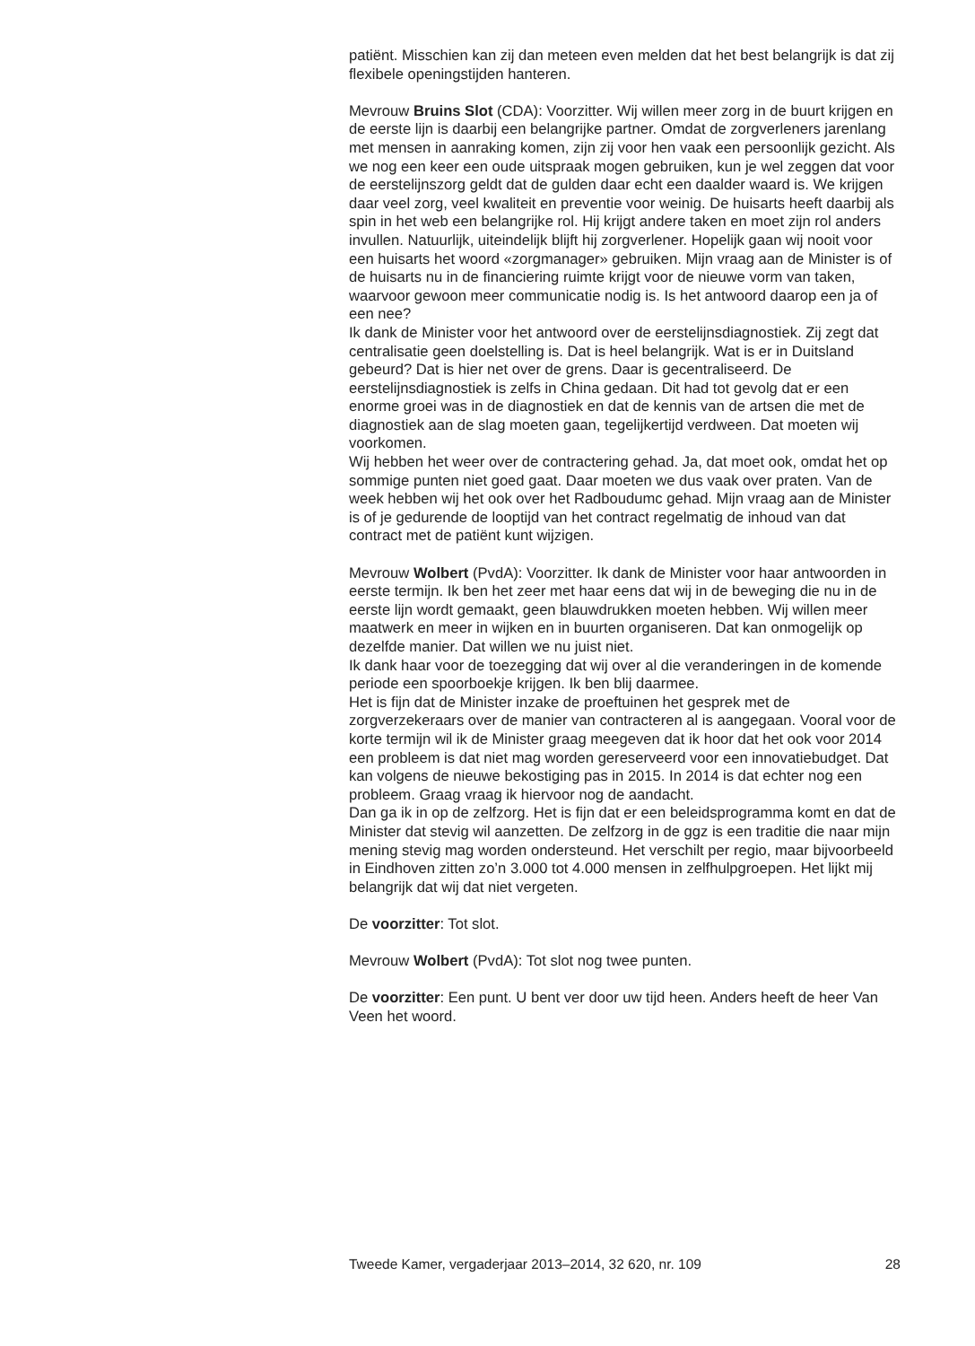patiënt. Misschien kan zij dan meteen even melden dat het best belangrijk is dat zij flexibele openingstijden hanteren.
Mevrouw Bruins Slot (CDA): Voorzitter. Wij willen meer zorg in de buurt krijgen en de eerste lijn is daarbij een belangrijke partner. Omdat de zorgverleners jarenlang met mensen in aanraking komen, zijn zij voor hen vaak een persoonlijk gezicht. Als we nog een keer een oude uitspraak mogen gebruiken, kun je wel zeggen dat voor de eerstelijnszorg geldt dat de gulden daar echt een daalder waard is. We krijgen daar veel zorg, veel kwaliteit en preventie voor weinig. De huisarts heeft daarbij als spin in het web een belangrijke rol. Hij krijgt andere taken en moet zijn rol anders invullen. Natuurlijk, uiteindelijk blijft hij zorgverlener. Hopelijk gaan wij nooit voor een huisarts het woord «zorgmanager» gebruiken. Mijn vraag aan de Minister is of de huisarts nu in de financiering ruimte krijgt voor de nieuwe vorm van taken, waarvoor gewoon meer communicatie nodig is. Is het antwoord daarop een ja of een nee?
Ik dank de Minister voor het antwoord over de eerstelijnsdiagnostiek. Zij zegt dat centralisatie geen doelstelling is. Dat is heel belangrijk. Wat is er in Duitsland gebeurd? Dat is hier net over de grens. Daar is gecentraliseerd. De eerstelijnsdiagnostiek is zelfs in China gedaan. Dit had tot gevolg dat er een enorme groei was in de diagnostiek en dat de kennis van de artsen die met de diagnostiek aan de slag moeten gaan, tegelijkertijd verdween. Dat moeten wij voorkomen.
Wij hebben het weer over de contractering gehad. Ja, dat moet ook, omdat het op sommige punten niet goed gaat. Daar moeten we dus vaak over praten. Van de week hebben wij het ook over het Radboudumc gehad. Mijn vraag aan de Minister is of je gedurende de looptijd van het contract regelmatig de inhoud van dat contract met de patiënt kunt wijzigen.
Mevrouw Wolbert (PvdA): Voorzitter. Ik dank de Minister voor haar antwoorden in eerste termijn. Ik ben het zeer met haar eens dat wij in de beweging die nu in de eerste lijn wordt gemaakt, geen blauwdrukken moeten hebben. Wij willen meer maatwerk en meer in wijken en in buurten organiseren. Dat kan onmogelijk op dezelfde manier. Dat willen we nu juist niet.
Ik dank haar voor de toezegging dat wij over al die veranderingen in de komende periode een spoorboekje krijgen. Ik ben blij daarmee.
Het is fijn dat de Minister inzake de proeftuinen het gesprek met de zorgverzekeraars over de manier van contracteren al is aangegaan. Vooral voor de korte termijn wil ik de Minister graag meegeven dat ik hoor dat het ook voor 2014 een probleem is dat niet mag worden gereserveerd voor een innovatiebudget. Dat kan volgens de nieuwe bekostiging pas in 2015. In 2014 is dat echter nog een probleem. Graag vraag ik hiervoor nog de aandacht.
Dan ga ik in op de zelfzorg. Het is fijn dat er een beleidsprogramma komt en dat de Minister dat stevig wil aanzetten. De zelfzorg in de ggz is een traditie die naar mijn mening stevig mag worden ondersteund. Het verschilt per regio, maar bijvoorbeeld in Eindhoven zitten zo’n 3.000 tot 4.000 mensen in zelfhulpgroepen. Het lijkt mij belangrijk dat wij dat niet vergeten.
De voorzitter: Tot slot.
Mevrouw Wolbert (PvdA): Tot slot nog twee punten.
De voorzitter: Een punt. U bent ver door uw tijd heen. Anders heeft de heer Van Veen het woord.
Tweede Kamer, vergaderjaar 2013–2014, 32 620, nr. 109 28